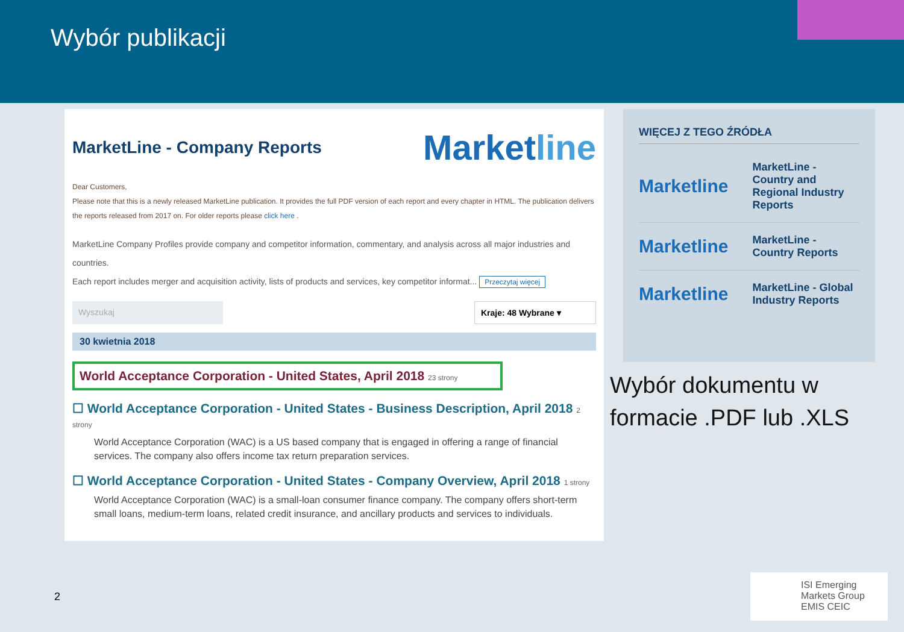Wybór publikacji
MarketLine - Company Reports
Marketline
Dear Customers,
Please note that this is a newly released MarketLine publication. It provides the full PDF version of each report and every chapter in HTML. The publication delivers the reports released from 2017 on. For older reports please click here .
MarketLine Company Profiles provide company and competitor information, commentary, and analysis across all major industries and countries.
Each report includes merger and acquisition activity, lists of products and services, key competitor informat... Przeczytaj więcej
Wyszukaj Kraje: 48 Wybrane ▾
30 kwietnia 2018
World Acceptance Corporation - United States, April 2018 23 strony
☐ World Acceptance Corporation - United States - Business Description, April 2018 2 strony
World Acceptance Corporation (WAC) is a US based company that is engaged in offering a range of financial services. The company also offers income tax return preparation services.
☐ World Acceptance Corporation - United States - Company Overview, April 2018 1 strony
World Acceptance Corporation (WAC) is a small-loan consumer finance company. The company offers short-term small loans, medium-term loans, related credit insurance, and ancillary products and services to individuals.
WIĘCEJ Z TEGO ŹRÓDŁA
Marketline
MarketLine - Country and Regional Industry Reports
Marketline
MarketLine - Country Reports
Marketline
MarketLine - Global Industry Reports
Wybór dokumentu w
formacie .PDF lub .XLS
2
ISI Emerging Markets Group
EMIS CEIC